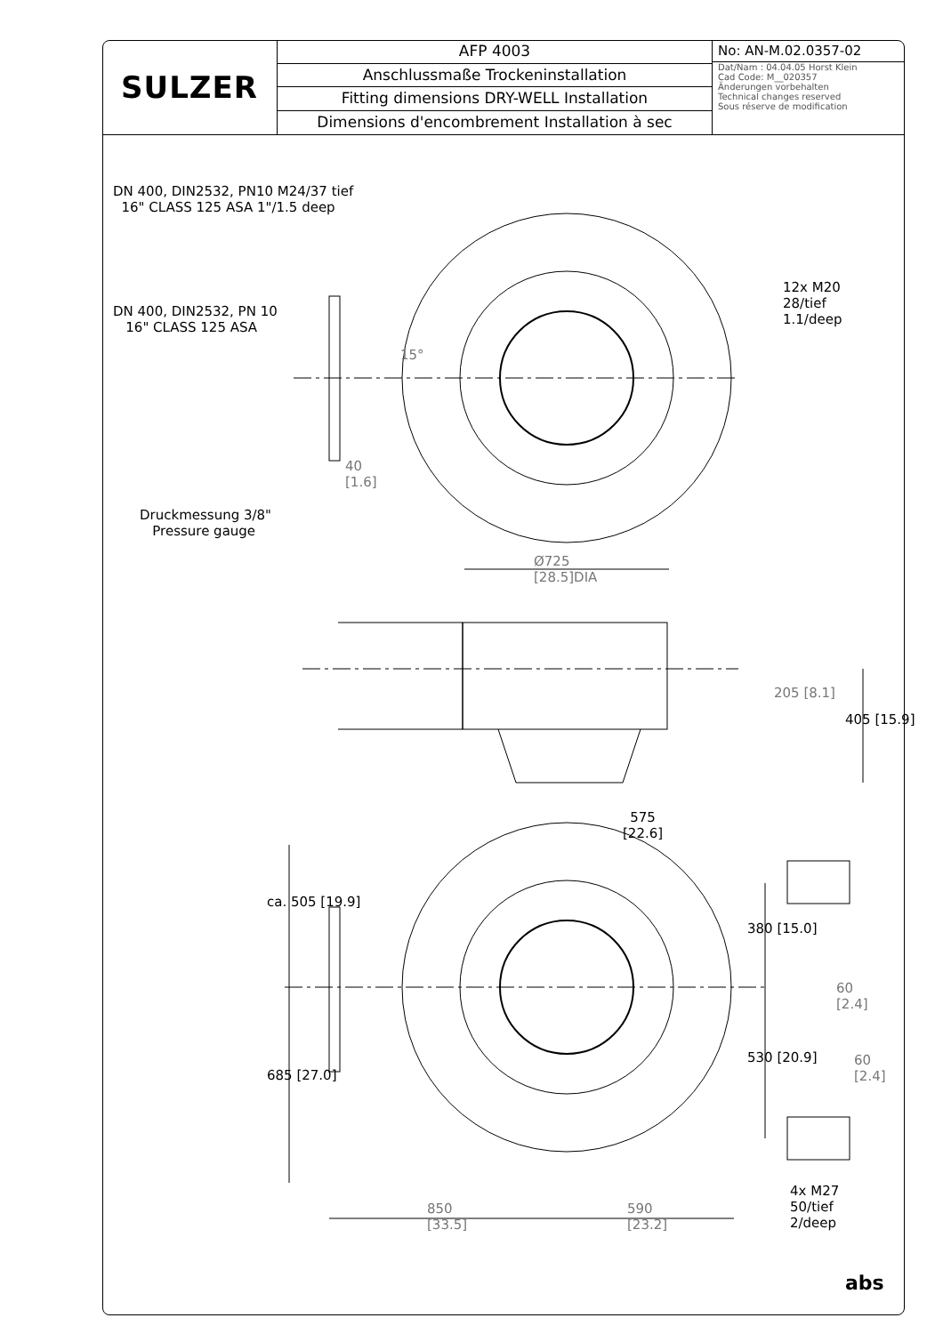SULZER
AFP 4003
Anschlussmaße Trockeninstallation
Fitting dimensions DRY-WELL Installation
Dimensions d'encombrement Installation à sec
No: AN-M.02.0357-02
Dat/Nam : 04.04.05 Horst Klein
Cad Code: M__020357
Änderungen vorbehalten
Technical changes reserved
Sous réserve de modification
DN 400, DIN2532, PN10 M24/37 tief
16" CLASS 125 ASA 1"/1.5 deep
DN 400, DIN2532, PN 10
16" CLASS 125 ASA
12x M20
28/tief
1.1/deep
15°
40
[1.6]
Druckmessung 3/8"
Pressure gauge
Ø725
[28.5]DIA
205 [8.1]
405 [15.9]
575
[22.6]
ca. 505 [19.9]
380 [15.0]
60
[2.4]
60
[2.4]
530 [20.9]
685 [27.0]
850
[33.5]
590
[23.2]
4x M27
50/tief
2/deep
abs